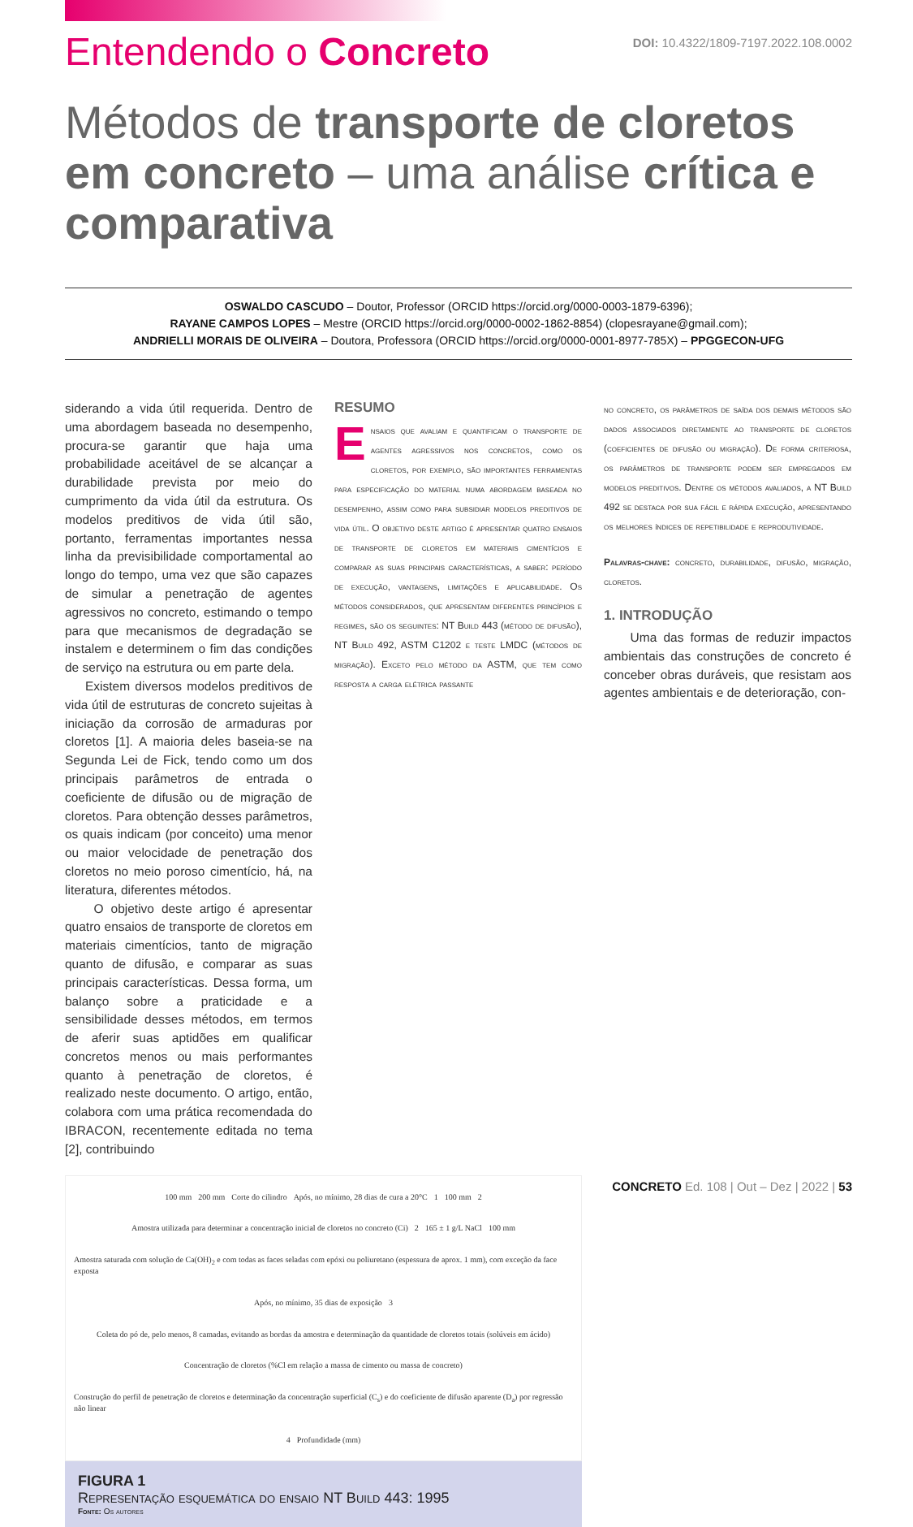Entendendo o Concreto
DOI: 10.4322/1809-7197.2022.108.0002
Métodos de transporte de cloretos em concreto – uma análise crítica e comparativa
OSWALDO CASCUDO – Doutor, Professor (ORCID https://orcid.org/0000-0003-1879-6396);
RAYANE CAMPOS LOPES – Mestre (ORCID https://orcid.org/0000-0002-1862-8854) (clopesrayane@gmail.com);
ANDRIELLI MORAIS DE OLIVEIRA – Doutora, Professora (ORCID https://orcid.org/0000-0001-8977-785X) – PPGGECON-UFG
RESUMO
Ensaios que avaliam e quantificam o transporte de agentes agressivos nos concretos, como os cloretos, por exemplo, são importantes ferramentas para especificação do material numa abordagem baseada no desempenho, assim como para subsidiar modelos preditivos de vida útil. O objetivo deste artigo é apresentar quatro ensaios de transporte de cloretos em materiais cimentícios e comparar as suas principais características, a saber: período de execução, vantagens, limitações e aplicabilidade. Os métodos considerados, que apresentam diferentes princípios e regimes, são os seguintes: NT Build 443 (método de difusão), NT Build 492, ASTM C1202 e teste LMDC (métodos de migração). Exceto pelo método da ASTM, que tem como resposta a carga elétrica passante
no concreto, os parâmetros de saída dos demais métodos são dados associados diretamente ao transporte de cloretos (coeficientes de difusão ou migração). De forma criteriosa, os parâmetros de transporte podem ser empregados em modelos preditivos. Dentre os métodos avaliados, a NT Build 492 se destaca por sua fácil e rápida execução, apresentando os melhores índices de repetibilidade e reprodutividade.
Palavras-chave: concreto, durabilidade, difusão, migração, cloretos.
1. INTRODUÇÃO
Uma das formas de reduzir impactos ambientais das construções de concreto é conceber obras duráveis, que resistam aos agentes ambientais e de deterioração, con-
siderando a vida útil requerida. Dentro de uma abordagem baseada no desempenho, procura-se garantir que haja uma probabilidade aceitável de se alcançar a durabilidade prevista por meio do cumprimento da vida útil da estrutura. Os modelos preditivos de vida útil são, portanto, ferramentas importantes nessa linha da previsibilidade comportamental ao longo do tempo, uma vez que são capazes de simular a penetração de agentes agressivos no concreto, estimando o tempo para que mecanismos de degradação se instalem e determinem o fim das condições de serviço na estrutura ou em parte dela.
Existem diversos modelos preditivos de vida útil de estruturas de concreto sujeitas à iniciação da corrosão de armaduras por cloretos [1]. A maioria deles baseia-se na Segunda Lei de Fick, tendo como um dos principais parâmetros de entrada o coeficiente de difusão ou de migração de cloretos. Para obtenção desses parâmetros, os quais indicam (por conceito) uma menor ou maior velocidade de penetração dos cloretos no meio poroso cimentício, há, na literatura, diferentes métodos.
O objetivo deste artigo é apresentar quatro ensaios de transporte de cloretos em materiais cimentícios, tanto de migração quanto de difusão, e comparar as suas principais características. Dessa forma, um balanço sobre a praticidade e a sensibilidade desses métodos, em termos de aferir suas aptidões em qualificar concretos menos ou mais performantes quanto à penetração de cloretos, é realizado neste documento. O artigo, então, colabora com uma prática recomendada do IBRACON, recentemente editada no tema [2], contribuindo
100 mm 200 mm Corte do cilindro Após, no mínimo, 28 dias de cura a 20°C 1 100 mm 2 Amostra utilizada para determinar a concentração inicial de cloretos no concreto (Ci) 2 165 ± 1 g/L NaCl 100 mm Amostra saturada com solução de Ca(OH)<sub>2</sub> e com todas as faces seladas com epóxi ou poliuretano (espessura de aprox. 1 mm), com exceção da face exposta Após, no mínimo, 35 dias de exposição 3 Coleta do pó de, pelo menos, 8 camadas, evitando as bordas da amostra e determinação da quantidade de cloretos totais (solúveis em ácido) Concentração de cloretos (%Cl em relação a massa de cimento ou massa de concreto) Construção do perfil de penetração de cloretos e determinação da concentração superficial (C<sub>s</sub>) e do coeficiente de difusão aparente (D<sub>a</sub>) por regressão não linear 4 Profundidade (mm)
FIGURA 1
Representação esquemática do ensaio NT Build 443: 1995
Fonte: Os autores
CONCRETO Ed. 108 | Out – Dez | 2022 | 53